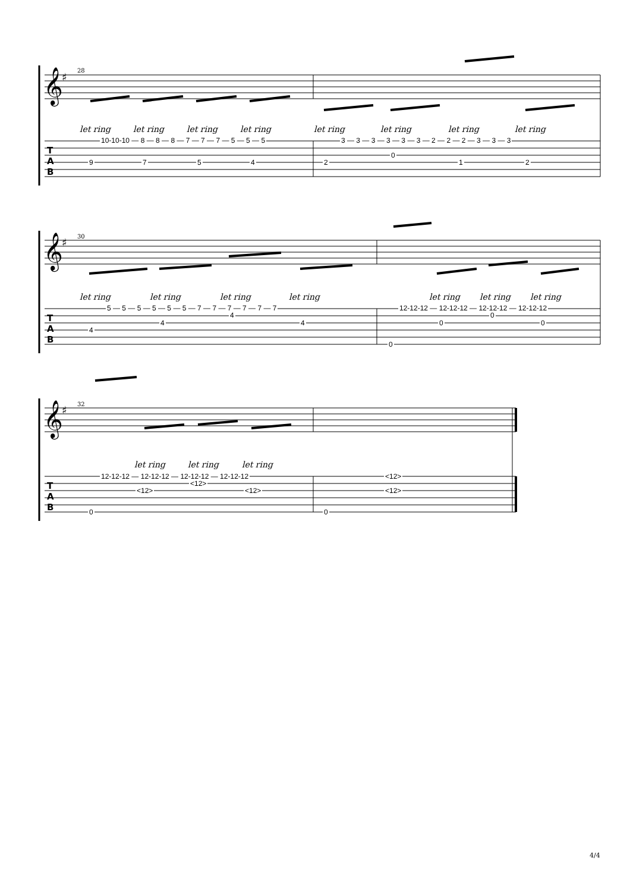T
A
B
T
A
B
T
A
B
𝄞
𝄞
𝄞
♯
♯
♯
28
30
32
let ring let ring let ring let ring let ring let ring let ring let ring
10-10-10 — 8 — 8 — 8 — 7 — 7 — 7 — 5 — 5 — 5
3 — 3 — 3 — 3 — 3 — 3 — 2 — 2 — 2 — 3 — 3 — 3
0
9 7 5 4 2 1 2
let ring let ring let ring let ring let ring let ring let ring
5 — 5 — 5 — 5 — 5 — 5 — 7 — 7 — 7 — 7 — 7 — 7
12-12-12 — 12-12-12 — 12-12-12 — 12-12-12
4 0
4 4 0 0
4
0
let ring let ring let ring
12-12-12 — 12-12-12 — 12-12-12 — 12-12-12
<12>
<12>
<12> <12> <12>
0 0
4/4